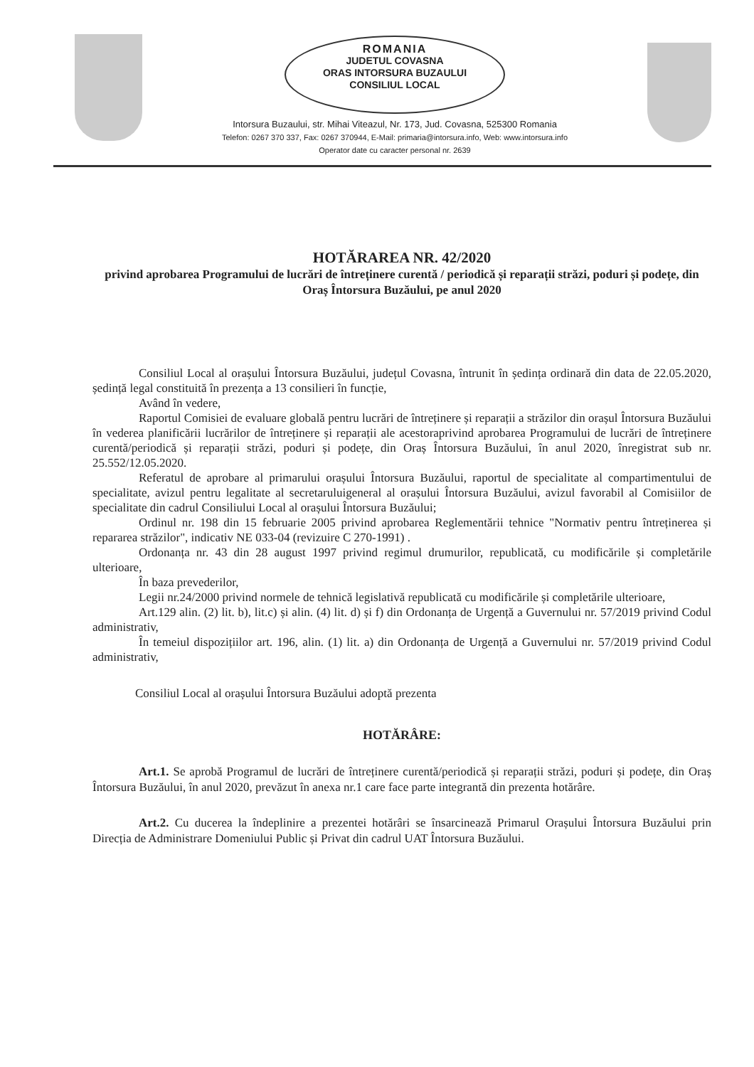ROMANIA
JUDETUL COVASNA
ORAS INTORSURA BUZAULUI
CONSILIUL LOCAL
Intorsura Buzaului, str. Mihai Viteazul, Nr. 173, Jud. Covasna, 525300 Romania
Telefon: 0267 370 337, Fax: 0267 370944, E-Mail: primaria@intorsura.info, Web: www.intorsura.info
Operator date cu caracter personal nr. 2639
HOTĂRAREA NR. 42/2020
privind aprobarea Programului de lucrări de întreținere curentă / periodică și reparații străzi, poduri și podețe, din Oraș Întorsura Buzăului, pe anul 2020
Consiliul Local al orașului Întorsura Buzăului, județul Covasna, întrunit în ședința ordinară din data de 22.05.2020, ședință legal constituită în prezența a 13 consilieri în funcție,
Având în vedere,
Raportul Comisiei de evaluare globală pentru lucrări de întreținere și reparații a străzilor din orașul Întorsura Buzăului în vederea planificării lucrărilor de întreținere și reparații ale acestoraprivind aprobarea Programului de lucrări de întreținere curentă/periodică și reparații străzi, poduri și podețe, din Oraș Întorsura Buzăului, în anul 2020, înregistrat sub nr. 25.552/12.05.2020.
Referatul de aprobare al primarului orașului Întorsura Buzăului, raportul de specialitate al compartimentului de specialitate, avizul pentru legalitate al secretaruluigeneral al orașului Întorsura Buzăului, avizul favorabil al Comisiilor de specialitate din cadrul Consiliului Local al orașului Întorsura Buzăului;
Ordinul nr. 198 din 15 februarie 2005 privind aprobarea Reglementării tehnice "Normativ pentru întreținerea și repararea străzilor", indicativ NE 033-04 (revizuire C 270-1991) .
Ordonanța nr. 43 din 28 august 1997 privind regimul drumurilor, republicată, cu modificările și completările ulterioare,
În baza prevederilor,
Legii nr.24/2000 privind normele de tehnică legislativă republicată cu modificările și completările ulterioare,
Art.129 alin. (2) lit. b), lit.c) și alin. (4) lit. d) și f) din Ordonanța de Urgență a Guvernului nr. 57/2019 privind Codul administrativ,
În temeiul dispozițiilor art. 196, alin. (1) lit. a) din Ordonanța de Urgență a Guvernului nr. 57/2019 privind Codul administrativ,
Consiliul Local al orașului Întorsura Buzăului adoptă prezenta
HOTĂRÂRE:
Art.1. Se aprobă Programul de lucrări de întreținere curentă/periodică și reparații străzi, poduri și podețe, din Oraș Întorsura Buzăului, în anul 2020, prevăzut în anexa nr.1 care face parte integrantă din prezenta hotărâre.
Art.2. Cu ducerea la îndeplinire a prezentei hotărâri se însarcinează Primarul Orașului Întorsura Buzăului prin Direcția de Administrare Domeniului Public și Privat din cadrul UAT Întorsura Buzăului.